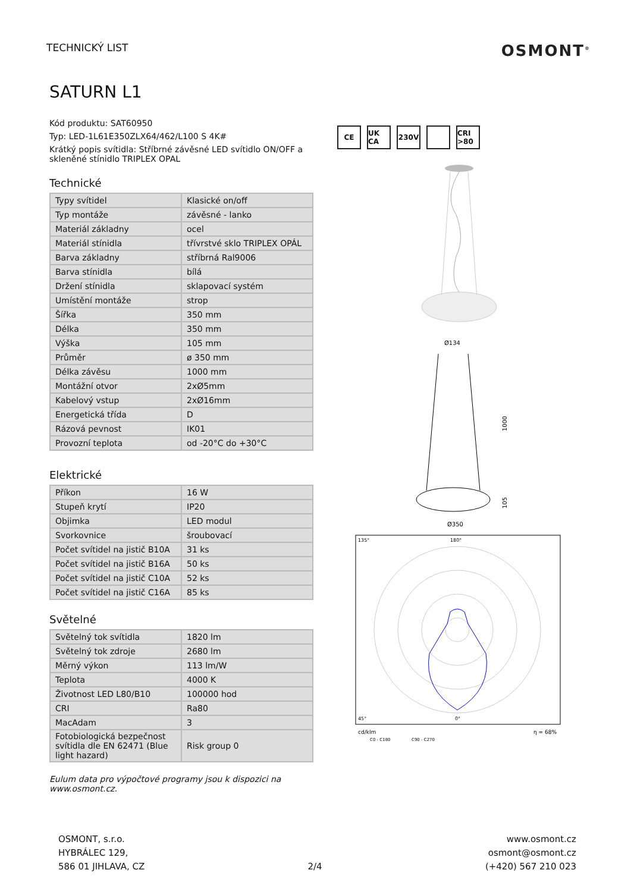TECHNICKÝ LIST
OSMONT<sup>®</sup>
SATURN L1
Kód produktu: SAT60950
Typ: LED-1L61E350ZLX64/462/L100 S 4K#
Krátký popis svítidla: Stříbrné závěsné LED svítidlo ON/OFF a skleněné stínidlo TRIPLEX OPAL
Technické
| Typy svítidel | Klasické on/off |
| Typ montáže | závěsné - lanko |
| Materiál základny | ocel |
| Materiál stínidla | třívrstvé sklo TRIPLEX OPÁL |
| Barva základny | stříbrná Ral9006 |
| Barva stínidla | bílá |
| Držení stínidla | sklapovací systém |
| Umístění montáže | strop |
| Šířka | 350 mm |
| Délka | 350 mm |
| Výška | 105 mm |
| Průměr | ø 350 mm |
| Délka závěsu | 1000 mm |
| Montážní otvor | 2xØ5mm |
| Kabelový vstup | 2xØ16mm |
| Energetická třída | D |
| Rázová pevnost | IK01 |
| Provozní teplota | od -20°C do +30°C |
Elektrické
| Příkon | 16 W |
| Stupeň krytí | IP20 |
| Objimka | LED modul |
| Svorkovnice | šroubovací |
| Počet svítidel na jistič B10A | 31 ks |
| Počet svítidel na jistič B16A | 50 ks |
| Počet svítidel na jistič C10A | 52 ks |
| Počet svítidel na jistič C16A | 85 ks |
Světelné
| Světelný tok svítidla | 1820 lm |
| Světelný tok zdroje | 2680 lm |
| Měrný výkon | 113 lm/W |
| Teplota | 4000 K |
| Životnost LED L80/B10 | 100000 hod |
| CRI | Ra80 |
| MacAdam | 3 |
| Fotobiologická bezpečnost svítidla dle EN 62471 (Blue light hazard) | Risk group 0 |
Eulum data pro výpočtové programy jsou k dispozici na www.osmont.cz.
CE UK CA 230V CRI >80
Ø134
Ø350
1000
105
135°
180°
45°
0°
cd/klm
η = 68%
C0 - C180
C90 - C270
OSMONT, s.r.o.
HYBRÁLEC 129,
586 01 JIHLAVA, CZ
2/4
www.osmont.cz
osmont@osmont.cz
(+420) 567 210 023